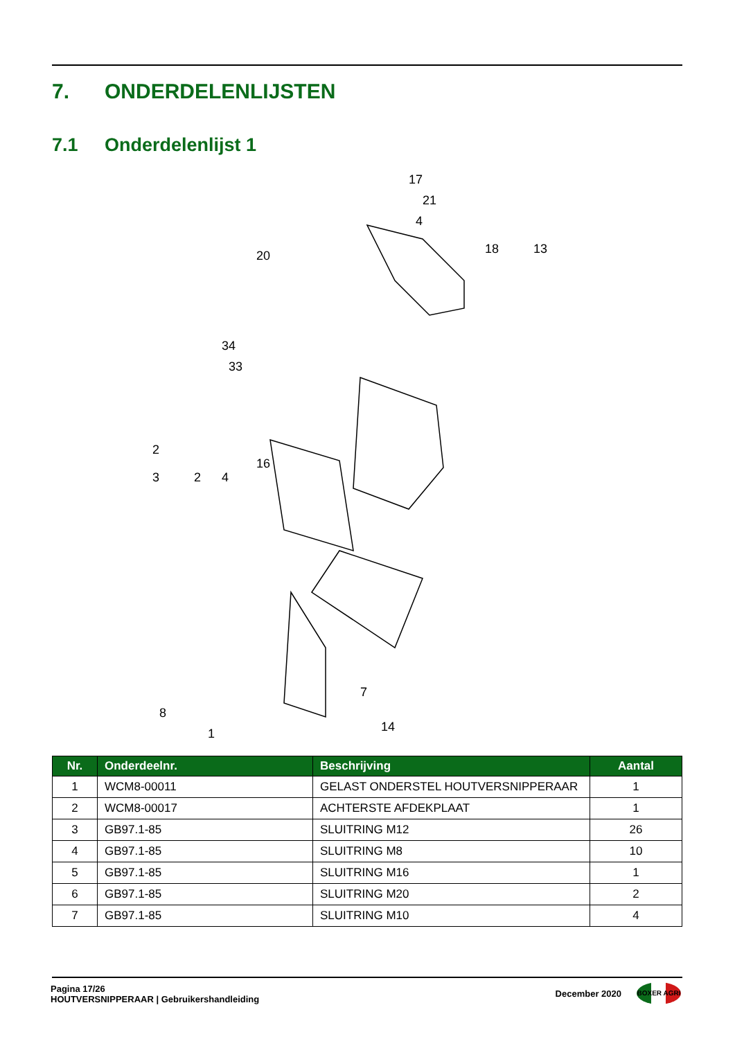7. ONDERDELENLIJSTEN
7.1 Onderdelenlijst 1
17
21
4
20
18
13
34
33
2
3
2
4
16
8
7
14
1
| Nr. | Onderdeelnr. | Beschrijving | Aantal |
| --- | --- | --- | --- |
| 1 | WCM8-00011 | GELAST ONDERSTEL HOUTVERSNIPPERAAR | 1 |
| 2 | WCM8-00017 | ACHTERSTE AFDEKPLAAT | 1 |
| 3 | GB97.1-85 | SLUITRING M12 | 26 |
| 4 | GB97.1-85 | SLUITRING M8 | 10 |
| 5 | GB97.1-85 | SLUITRING M16 | 1 |
| 6 | GB97.1-85 | SLUITRING M20 | 2 |
| 7 | GB97.1-85 | SLUITRING M10 | 4 |
Pagina 17/26
HOUTVERSNIPPERAAR | Gebruikershandleiding
December 2020
BOXER AGRI